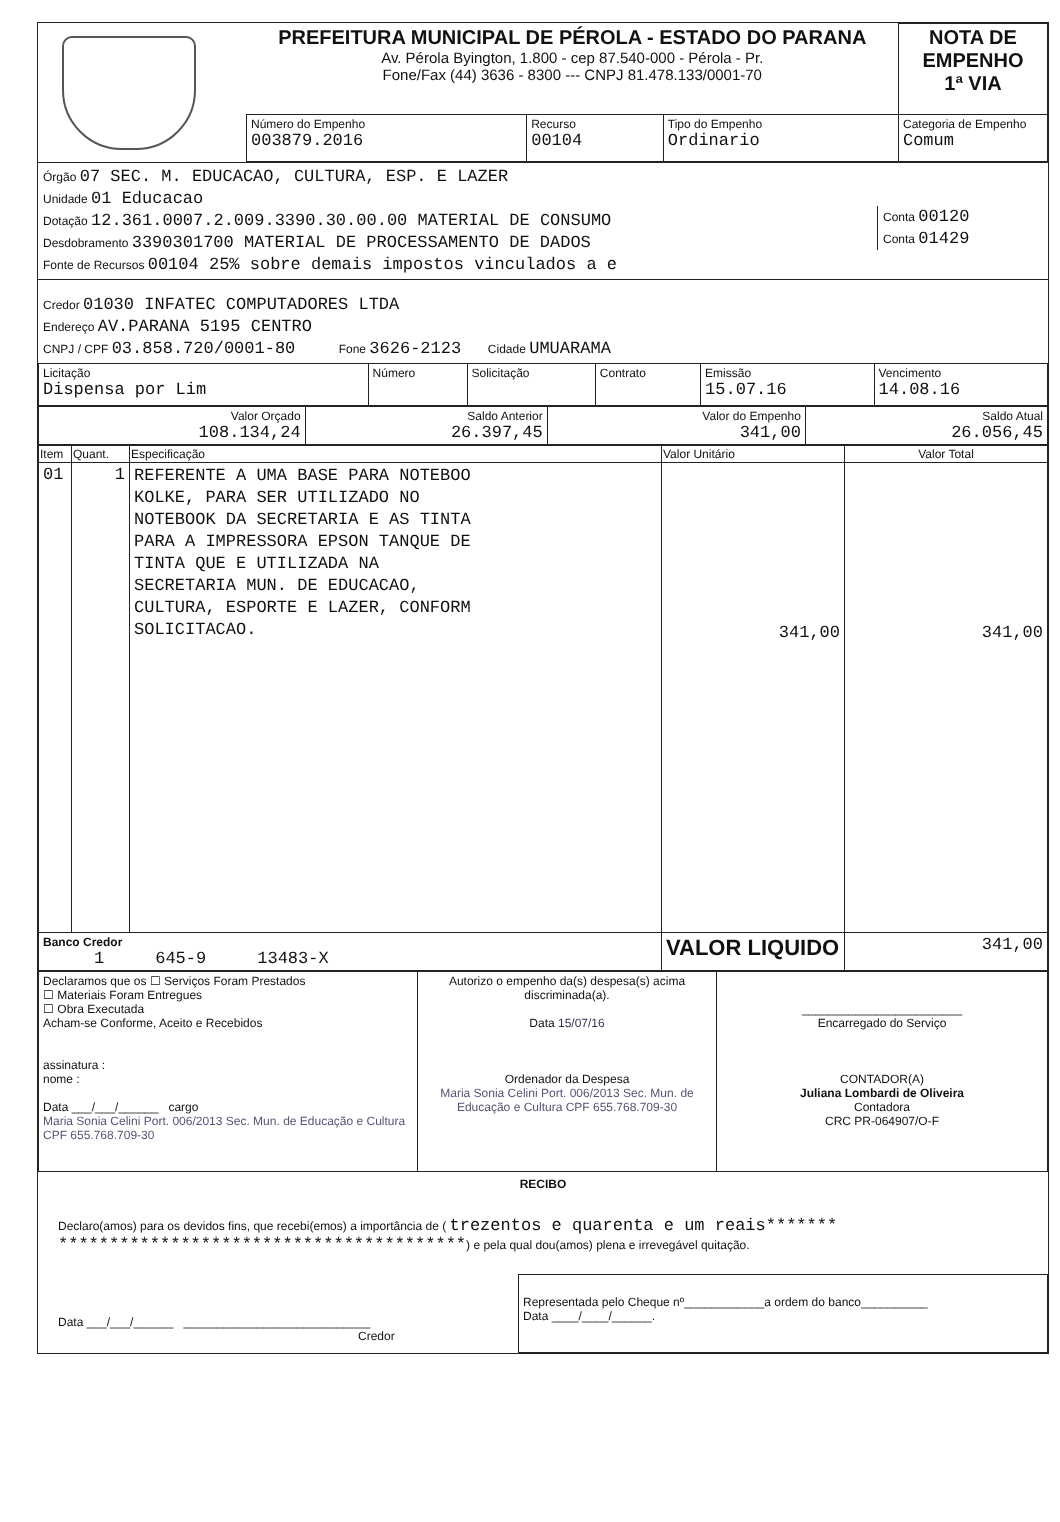| | PREFEITURA MUNICIPAL DE PÉROLA - ESTADO DO PARANA Av. Pérola Byington, 1.800 - cep 87.540-000 - Pérola - Pr. Fone/Fax (44) 3636 - 8300 --- CNPJ 81.478.133/0001-70 | | | | NOTA DE EMPENHO 1ª VIA |
| | Número do Empenho 003879.2016 | Recurso 00104 | Tipo do Empenho Ordinario | Categoria de Empenho Comum | |
Conta 00120
Conta 01429
Órgão 07 SEC. M. EDUCACAO, CULTURA, ESP. E LAZER
Unidade 01 Educacao
Dotação 12.361.0007.2.009.3390.30.00.00 MATERIAL DE CONSUMO
Desdobramento 3390301700 MATERIAL DE PROCESSAMENTO DE DADOS
Fonte de Recursos 00104 25% sobre demais impostos vinculados a e
Credor 01030 INFATEC COMPUTADORES LTDA
Endereço AV.PARANA 5195 CENTRO
CNPJ / CPF 03.858.720/0001-80 Fone 3626-2123 Cidade UMUARAMA
| Licitação Dispensa por Lim | Número | Solicitação | Contrato | Emissão 15.07.16 | Vencimento 14.08.16 |
| Valor Orçado 108.134,24 | Saldo Anterior 26.397,45 | Valor do Empenho 341,00 | Saldo Atual 26.056,45 |
| Item | Quant. | Especificação | Valor Unitário | Valor Total |
| --- | --- | --- | --- | --- |
| 01 | 1 | REFERENTE A UMA BASE PARA NOTEBOO KOLKE, PARA SER UTILIZADO NO NOTEBOOK DA SECRETARIA E AS TINTA PARA A IMPRESSORA EPSON TANQUE DE TINTA QUE E UTILIZADA NA SECRETARIA MUN. DE EDUCACAO, CULTURA, ESPORTE E LAZER, CONFORM SOLICITACAO. | 341,00 | 341,00 |
| Banco Credor 1 645-9 13483-X | | | VALOR LIQUIDO | 341,00 |
| Declaramos que os ☐ Serviços Foram Prestados ☐ Materiais Foram Entregues ☐ Obra Executada Acham-se Conforme, Aceito e Recebidos assinatura : nome : Data ___/___/______ cargo Maria Sonia Celini Port. 006/2013 Sec. Mun. de Educação e Cultura CPF 655.768.709-30 | Autorizo o empenho da(s) despesa(s) acima discriminada(a). Data 15/07/16 Ordenador da Despesa Maria Sonia Celini Port. 006/2013 Sec. Mun. de Educação e Cultura CPF 655.768.709-30 | ________________________ Encarregado do Serviço CONTADOR(A) Juliana Lombardi de Oliveira Contadora CRC PR-064907/O-F |
RECIBO
Declaro(amos) para os devidos fins, que recebi(emos) a importância de ( trezentos e quarenta e um reais*******
****************************************) e pela qual dou(amos) plena e irrevegável quitação.
| Data ___/___/______ ____________________________ Credor | Representada pelo Cheque nº____________a ordem do banco__________ Data ____/____/______. |